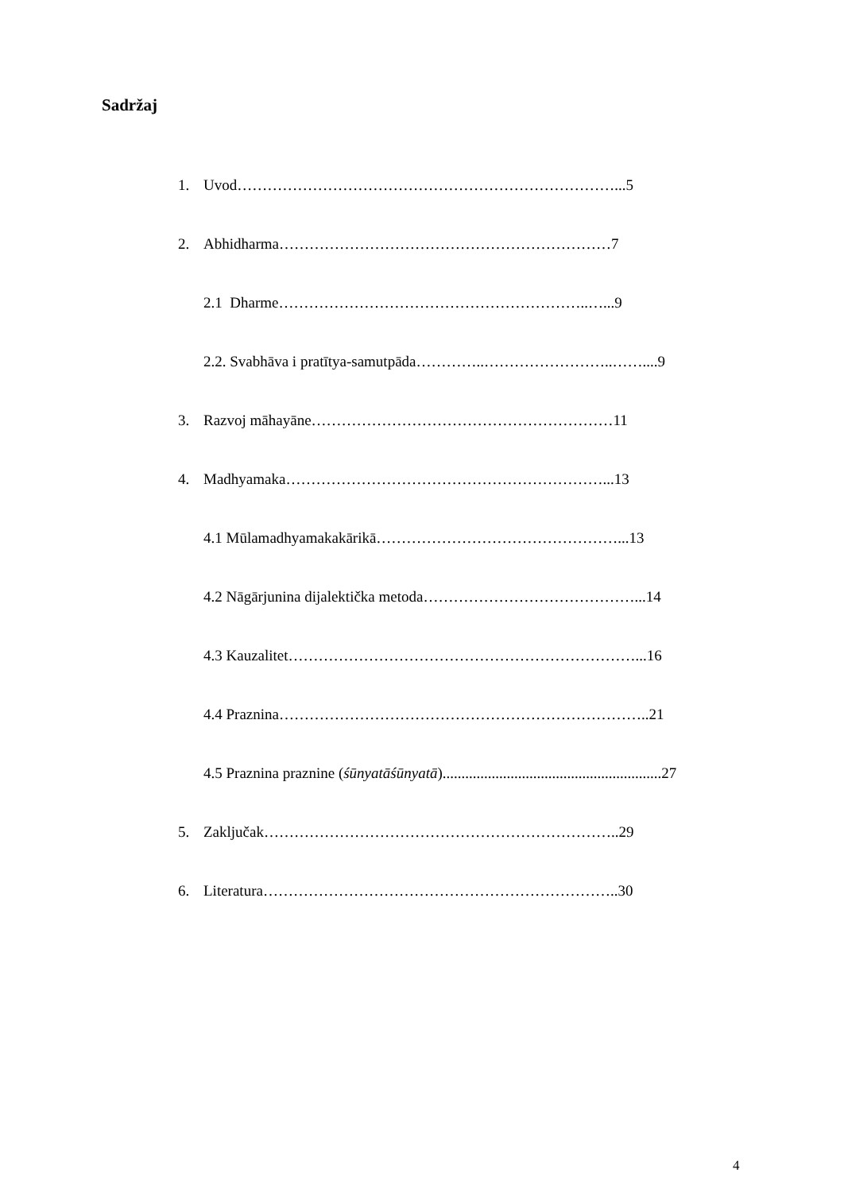Sadržaj
1. Uvod…………………………………………………………………...5
2. Abhidharma…………………………………………………………7
2.1 Dharme……………………………………………………..…...9
2.2. Svabhāva i pratītya-samutpāda…………..……………………..……....9
3. Razvoj māhayāne……………………………………………………11
4. Madhyamaka………………………………………………………...13
4.1 Mūlamadhyamakakārikā…………………………………………...13
4.2 Nāgārjunina dijalektička metoda……………………………………...14
4.3 Kauzalitet……………………………………………………………...16
4.4 Praznina………………………………………………………………..21
4.5 Praznina praznine (śūnyatāśūnyatā)..........................................................27
5. Zaključak……………………………………………………………..29
6. Literatura……………………………………………………………..30
4